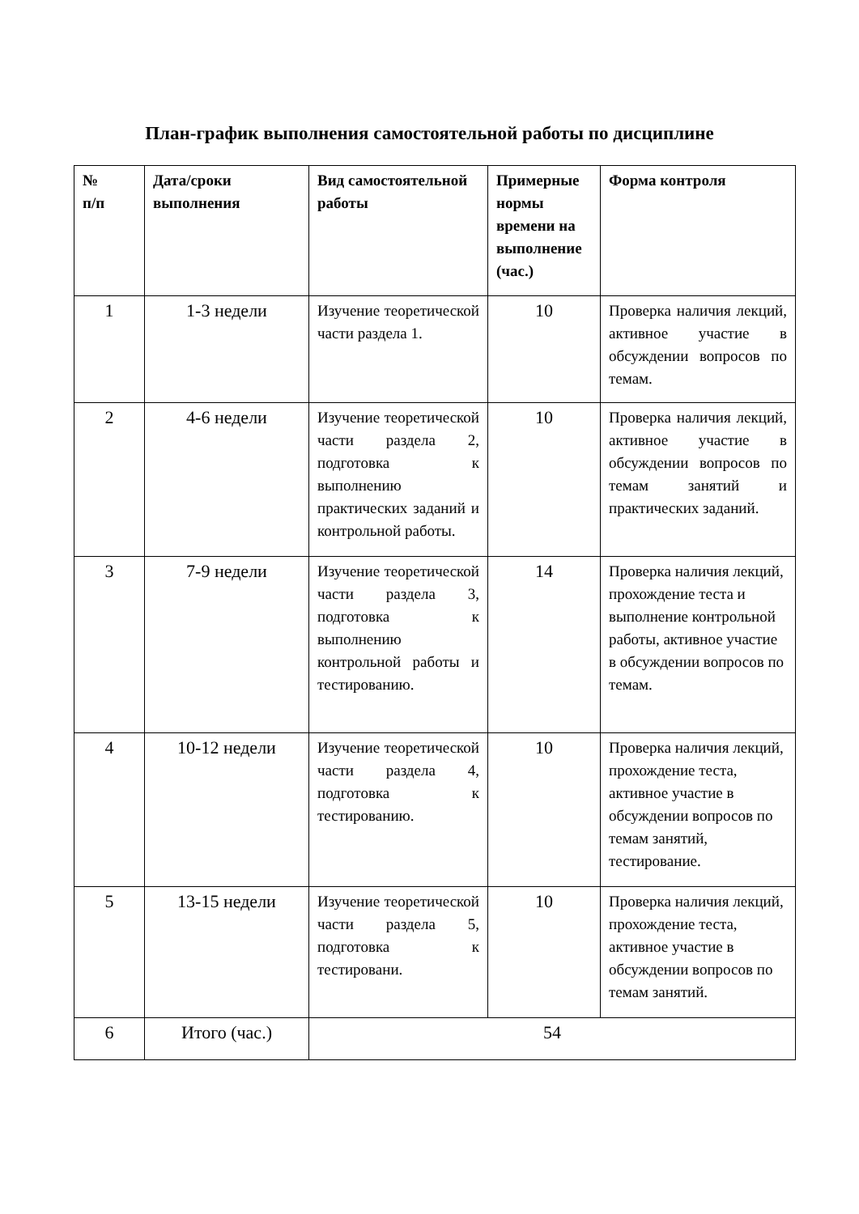План-график выполнения самостоятельной работы по дисциплине
| № п/п | Дата/сроки выполнения | Вид самостоятельной работы | Примерные нормы времени на выполнение (час.) | Форма контроля |
| --- | --- | --- | --- | --- |
| 1 | 1-3 недели | Изучение теоретической части раздела 1. | 10 | Проверка наличия лекций, активное участие в обсуждении вопросов по темам. |
| 2 | 4-6 недели | Изучение теоретической части раздела 2, подготовка к выполнению практических заданий и контрольной работы. | 10 | Проверка наличия лекций, активное участие в обсуждении вопросов по темам занятий и практических заданий. |
| 3 | 7-9 недели | Изучение теоретической части раздела 3, подготовка к выполнению контрольной работы и тестированию. | 14 | Проверка наличия лекций, прохождение теста и выполнение контрольной работы, активное участие в обсуждении вопросов по темам. |
| 4 | 10-12 недели | Изучение теоретической части раздела 4, подготовка к тестированию. | 10 | Проверка наличия лекций, прохождение теста, активное участие в обсуждении вопросов по темам занятий, тестирование. |
| 5 | 13-15 недели | Изучение теоретической части раздела 5, подготовка к тестировани. | 10 | Проверка наличия лекций, прохождение теста, активное участие в обсуждении вопросов по темам занятий. |
| 6 | Итого (час.) | 54 | | |